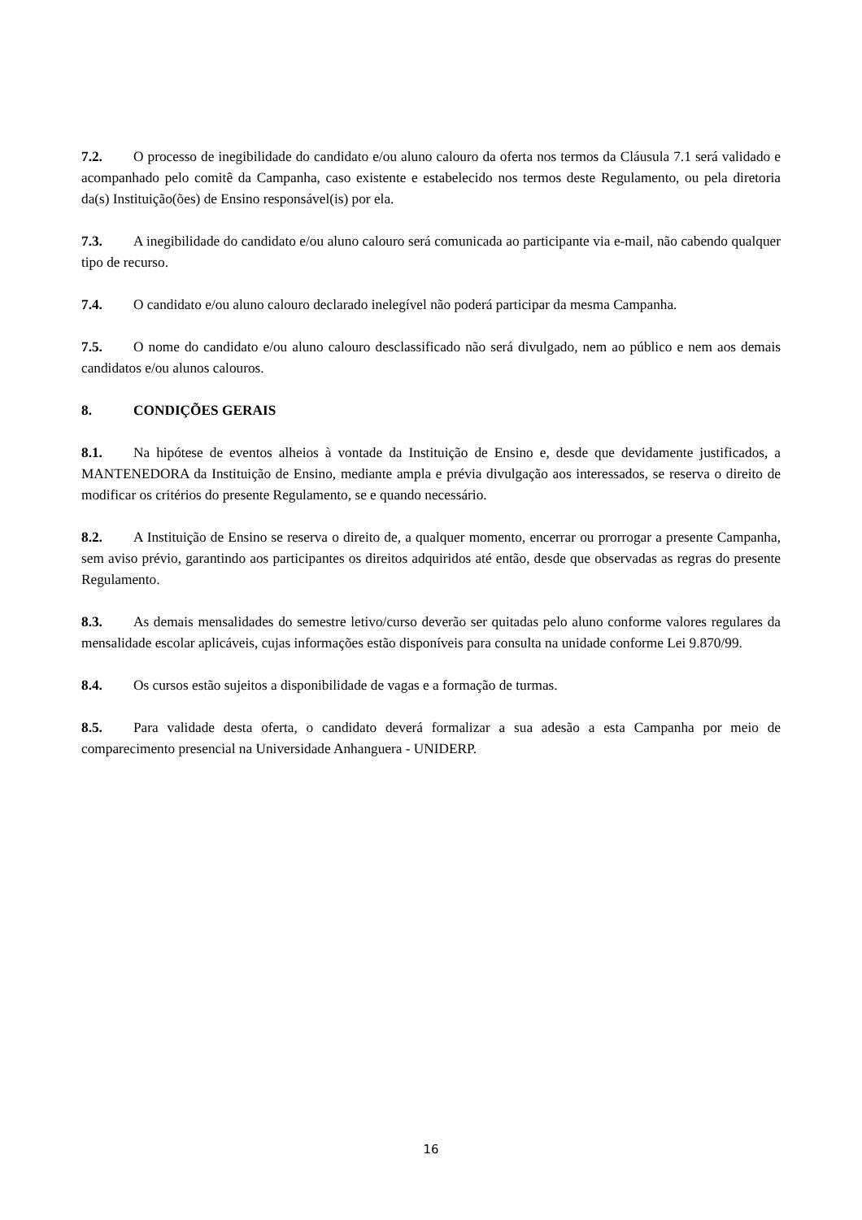7.2. O processo de inegibilidade do candidato e/ou aluno calouro da oferta nos termos da Cláusula 7.1 será validado e acompanhado pelo comitê da Campanha, caso existente e estabelecido nos termos deste Regulamento, ou pela diretoria da(s) Instituição(ões) de Ensino responsável(is) por ela.
7.3. A inegibilidade do candidato e/ou aluno calouro será comunicada ao participante via e-mail, não cabendo qualquer tipo de recurso.
7.4. O candidato e/ou aluno calouro declarado inelegível não poderá participar da mesma Campanha.
7.5. O nome do candidato e/ou aluno calouro desclassificado não será divulgado, nem ao público e nem aos demais candidatos e/ou alunos calouros.
8. CONDIÇÕES GERAIS
8.1. Na hipótese de eventos alheios à vontade da Instituição de Ensino e, desde que devidamente justificados, a MANTENEDORA da Instituição de Ensino, mediante ampla e prévia divulgação aos interessados, se reserva o direito de modificar os critérios do presente Regulamento, se e quando necessário.
8.2. A Instituição de Ensino se reserva o direito de, a qualquer momento, encerrar ou prorrogar a presente Campanha, sem aviso prévio, garantindo aos participantes os direitos adquiridos até então, desde que observadas as regras do presente Regulamento.
8.3. As demais mensalidades do semestre letivo/curso deverão ser quitadas pelo aluno conforme valores regulares da mensalidade escolar aplicáveis, cujas informações estão disponíveis para consulta na unidade conforme Lei 9.870/99.
8.4. Os cursos estão sujeitos a disponibilidade de vagas e a formação de turmas.
8.5. Para validade desta oferta, o candidato deverá formalizar a sua adesão a esta Campanha por meio de comparecimento presencial na Universidade Anhanguera - UNIDERP.
16